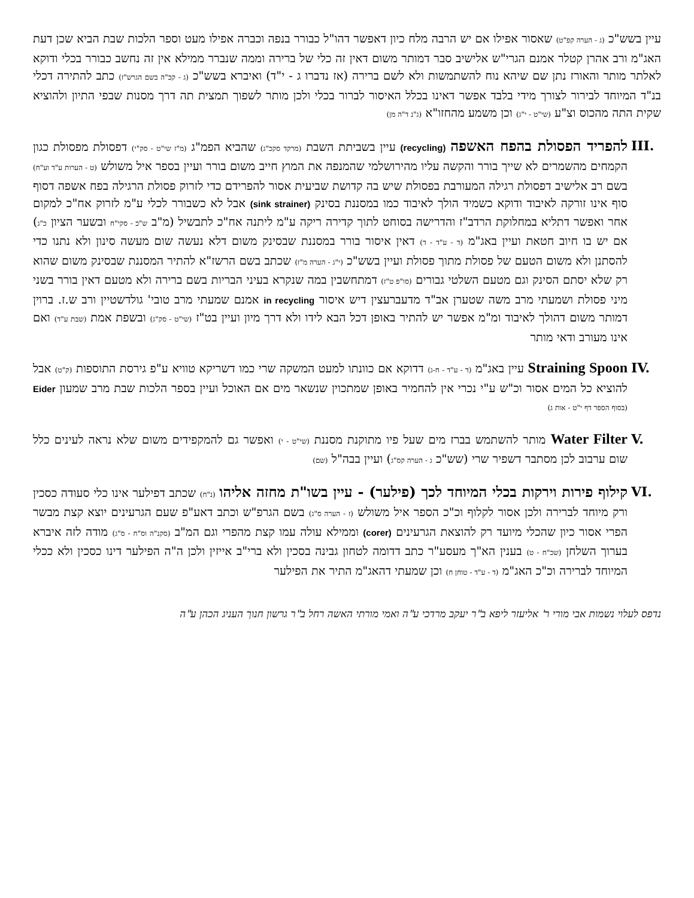עיין בשש"כ (ג - הערה קפ"ט) שאסור אפילו אם יש הרבה מלח כיון דאפשר דהו"ל כבורר בנפה וכברה אפילו מעט וספר הלכות שבת הביא שכן דעת האג"מ ורב אהרן קטלר אמנם הגרי"ש אלישיב סבר דמותר משום דאין זה כלי של ברירה וממה שנברר ממילא אין זה נחשב כבורר בכלי ודוקא לאלתר מותר והאורז נתן שם שיהא נוח להשתמשות ולא לשם ברירה (אז נדברו ג - י"ד) ואיברא בשש"כ (ג - קכ"ה בשם הגרש"ז) כתב להתירה דכלי בנ"ד המיוחד לבירור לצורך מידי בלבד אפשר דאינו בכלל האיסור לברור בכלי ולכן מותר לשפוך תמצית תה דרך מסנות שבפי התיון ולהוציא שקית התה מהכוס וצ"ע (שי"ט - י"ג) וכן משמע מהחזו"א (ג"נ ד"ה מן)
III.
להפריד הפסולת בהפח האשפה (recycling) עיין בשביתת השבת (מרקד סקכ"ג) שהביא הפמ"ג (מ"ז שי"ט - סק"י) דפסולת מפסולת כגון הקמחים מהשמרים לא שייך בורר והקשה עליו מהירושלמי שהמנפה את המוץ חייב משום בורר ועיין בספר איל משולש (ט - הערות ע"ד וע"ח) בשם רב אלישיב דפסולת רגילה המעורבת בפסולת שיש בה קדושת שביעית אסור להפרידם כדי לזרוק פסולת הרגילה בפח אשפה דסוף סוף אינו זורקה לאיבוד ודוקא כשמיד הולך לאיבוד כמו במסננת בסינק (sink strainer) אבל לא כשבורר לכלי ע"מ לזרוק אח"כ למקום אחר ואפשר דתליא במחלוקת הרדב"ז והדרישה בסוחט לתוך קדירה ריקה ע"מ ליתנה אח"כ לתבשיל (מ"ב ש"כ - סקי"ח ובשער הציון כ"ג) אם יש בו חיוב חטאת ועיין באג"מ (ד - ע"ד - ד) דאין איסור בורר במסננת שבסינק משום דלא נעשה שום מעשה סינון ולא נתנו כדי להסתנן ולא משום הטעם של פסולת מתוך פסולת ועיין בשש"כ (י"ג - הערה מ"ז) שכתב בשם הרשז"א להתיר המסננת שבסינק משום שהוא רק שלא יסתם הסינק וגם מטעם השלטי גבורים (סו"פ ט"ז) דמתחשבין במה שנקרא בעיני הבריות בשם ברירה ולא מטעם דאין בורר בשני מיני פסולת ושמעתי מרב משה שטערן אב"ד מדעברעצין דיש איסור in recycling אמנם שמעתי מרב טובי' גולדשטיין ורב ש.ז. ברוין דמותר משום דהולך לאיבוד ומ"מ אפשר יש להתיר באופן דכל הבא לידו ולא דרך מיון ועיין בט"ז (שי"ט - סק"ג) ובשפת אמת (שבת ע"ד) ואם אינו מעורב ודאי מותר
IV. Straining Spoon עיין באג"מ (ד - ע"ד - ח-ג) דדוקא אם כוונתו למעט המשקה שרי כמו דשריקא טוויא ע"פ גירסת התוספות (ק"ט) אבל להוציא כל המים אסור וכ"ש ע"י נכרי אין להחמיר באופן שמתכוין שנשאר מים אם האוכל ועיין בספר הלכות שבת מרב שמעון Eider (בסוף הספר דף י"ט - אות ג)
V. Water Filter מותר להשתמש בברז מים שעל פיו מתוקנת מסננת (שי"ט - י) ואפשר גם להמקפידים משום שלא נראה לעינים כלל שום ערבוב לכן מסתבר דשפיר שרי (שש"כ ג - הערה קס"ג) ועיין בבה"ל (שם)
VI. קילוף פירות וירקות בכלי המיוחד לכך (פילער) - עיין בשו"ת מחזה אליהו (נ"ח) שכתב דפילער אינו כלי סעודה כסכין ורק מיוחד לברירה ולכן אסור לקלוף וכ"כ הספר איל משולש (ז - הערה ס"ג) בשם הגרפ"ש וכתב דאע"פ שעם הגרעינים יוצא קצת מבשר הפרי אסור כיון שהכלי מיועד רק להוצאת הגרעינים (corer) וממילא עולה עמו קצת מהפרי וגם המ"ב (סקנ"ה וס"ח - ס"ג) מודה לזה איברא בערוך השלחן (שכ"ח - ט) בענין הא"ך מעסע"ר כתב דדומה לטחון גבינה בסכין ולא ברי"ב אייזין ולכן ה"ה הפילער דינו כסכין ולא ככלי המיוחד לברירה וכ"כ האג"מ (ד - ע"ד - טוחן ח) וכן שמעתי דהאג"מ התיר את הפילער
נדפס לעלוי נשמות אבי מורי ר' אליעזר ליפא ב"ר יעקב מרדכי ע"ה ואמי מורתי האשה רחל ב"ר גרשון חנוך העניג הכהן ע"ה